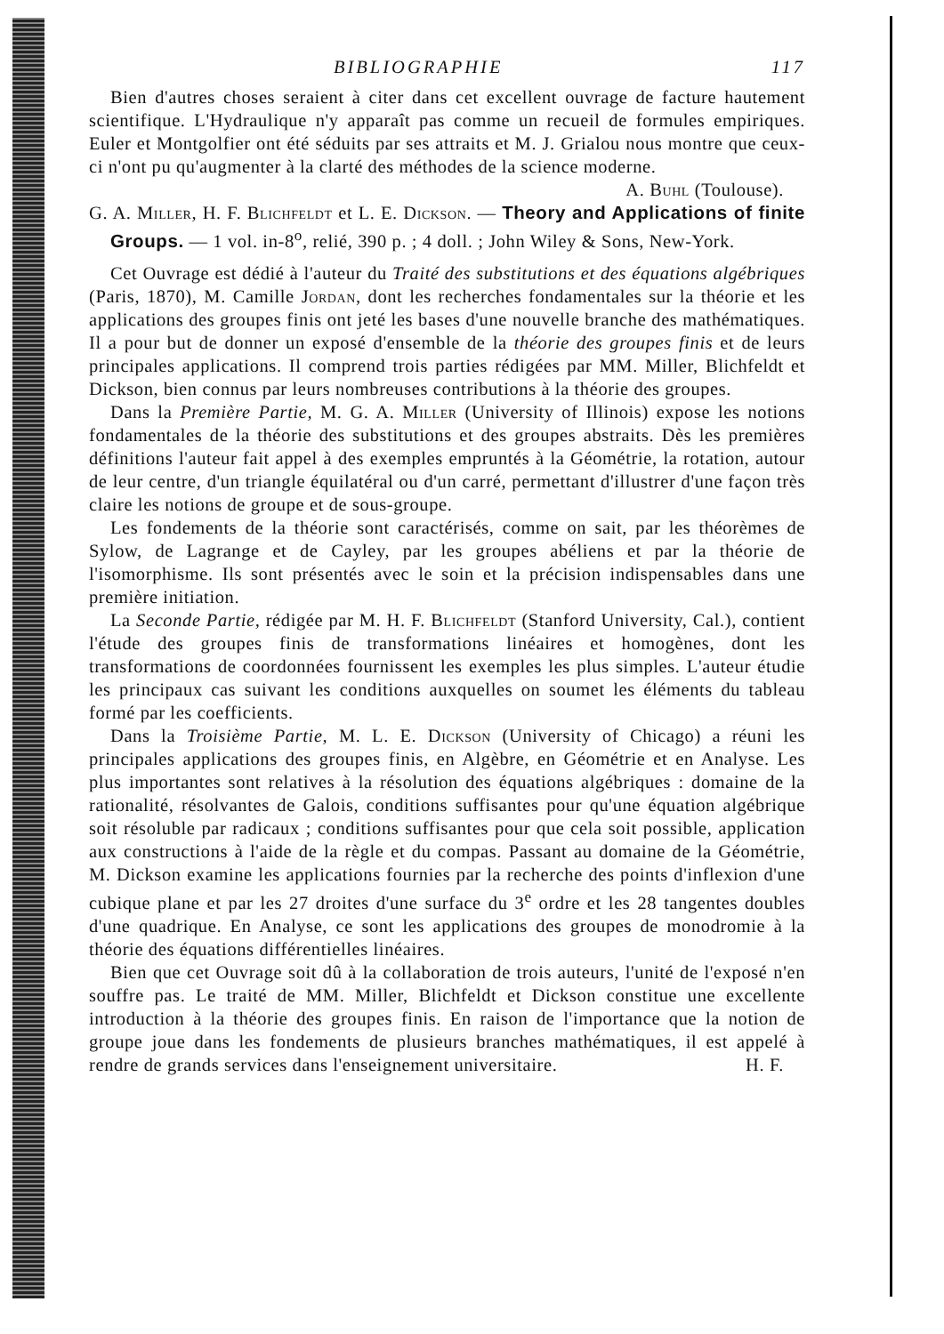BIBLIOGRAPHIE 117
Bien d'autres choses seraient à citer dans cet excellent ouvrage de facture hautement scientifique. L'Hydraulique n'y apparaît pas comme un recueil de formules empiriques. Euler et Montgolfier ont été séduits par ses attraits et M. J. Grialou nous montre que ceux-ci n'ont pu qu'augmenter à la clarté des méthodes de la science moderne. A. Buhl (Toulouse).
G. A. Miller, H. F. Blichfeldt et L. E. Dickson. — Theory and Applications of finite Groups. — 1 vol. in-8<sup>o</sup>, relié, 390 p. ; 4 doll. ; John Wiley & Sons, New-York.
Cet Ouvrage est dédié à l'auteur du Traité des substitutions et des équations algébriques (Paris, 1870), M. Camille Jordan, dont les recherches fondamentales sur la théorie et les applications des groupes finis ont jeté les bases d'une nouvelle branche des mathématiques. Il a pour but de donner un exposé d'ensemble de la théorie des groupes finis et de leurs principales applications. Il comprend trois parties rédigées par MM. Miller, Blichfeldt et Dickson, bien connus par leurs nombreuses contributions à la théorie des groupes.
Dans la Première Partie, M. G. A. Miller (University of Illinois) expose les notions fondamentales de la théorie des substitutions et des groupes abstraits. Dès les premières définitions l'auteur fait appel à des exemples empruntés à la Géométrie, la rotation, autour de leur centre, d'un triangle équilatéral ou d'un carré, permettant d'illustrer d'une façon très claire les notions de groupe et de sous-groupe.
Les fondements de la théorie sont caractérisés, comme on sait, par les théorèmes de Sylow, de Lagrange et de Cayley, par les groupes abéliens et par la théorie de l'isomorphisme. Ils sont présentés avec le soin et la précision indispensables dans une première initiation.
La Seconde Partie, rédigée par M. H. F. Blichfeldt (Stanford University, Cal.), contient l'étude des groupes finis de transformations linéaires et homogènes, dont les transformations de coordonnées fournissent les exemples les plus simples. L'auteur étudie les principaux cas suivant les conditions auxquelles on soumet les éléments du tableau formé par les coefficients.
Dans la Troisième Partie, M. L. E. Dickson (University of Chicago) a réuni les principales applications des groupes finis, en Algèbre, en Géométrie et en Analyse. Les plus importantes sont relatives à la résolution des équations algébriques : domaine de la rationalité, résolvantes de Galois, conditions suffisantes pour qu'une équation algébrique soit résoluble par radicaux ; conditions suffisantes pour que cela soit possible, application aux constructions à l'aide de la règle et du compas. Passant au domaine de la Géométrie, M. Dickson examine les applications fournies par la recherche des points d'inflexion d'une cubique plane et par les 27 droites d'une surface du 3<sup>e</sup> ordre et les 28 tangentes doubles d'une quadrique. En Analyse, ce sont les applications des groupes de monodromie à la théorie des équations différentielles linéaires.
Bien que cet Ouvrage soit dû à la collaboration de trois auteurs, l'unité de l'exposé n'en souffre pas. Le traité de MM. Miller, Blichfeldt et Dickson constitue une excellente introduction à la théorie des groupes finis. En raison de l'importance que la notion de groupe joue dans les fondements de plusieurs branches mathématiques, il est appelé à rendre de grands services dans l'enseignement universitaire. H. F.